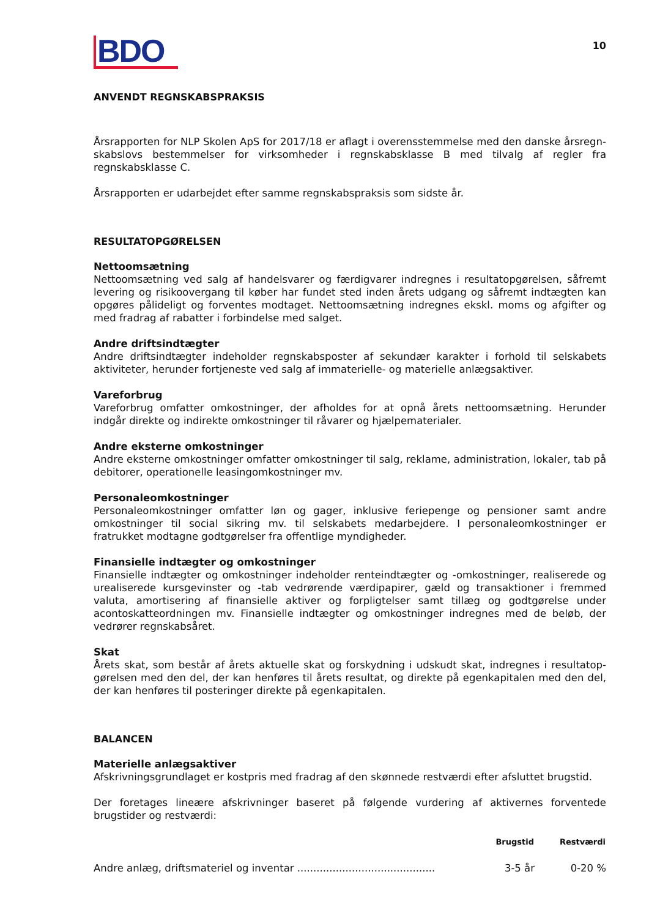BDO
10
ANVENDT REGNSKABSPRAKSIS
Årsrapporten for NLP Skolen ApS for 2017/18 er aflagt i overensstemmelse med den danske årsregn­skabslovs bestemmelser for virksomheder i regnskabsklasse B med tilvalg af regler fra regnskabsklasse C.
Årsrapporten er udarbejdet efter samme regnskabspraksis som sidste år.
RESULTATOPGØRELSEN
Nettoomsætning
Nettoomsætning ved salg af handelsvarer og færdigvarer indregnes i resultatopgørelsen, såfremt levering og risikoovergang til køber har fundet sted inden årets udgang og såfremt indtægten kan opgøres pålideligt og forventes modtaget. Nettoomsætning indregnes ekskl. moms og afgifter og med fradrag af rabatter i forbindelse med salget.
Andre driftsindtægter
Andre driftsindtægter indeholder regnskabsposter af sekundær karakter i forhold til selskabets aktivi­teter, herunder fortjeneste ved salg af immaterielle- og materielle anlægsaktiver.
Vareforbrug
Vareforbrug omfatter omkostninger, der afholdes for at opnå årets nettoomsætning. Herunder indgår direkte og indirekte omkostninger til råvarer og hjælpematerialer.
Andre eksterne omkostninger
Andre eksterne omkostninger omfatter omkostninger til salg, reklame, administration, lokaler, tab på debitorer, operationelle leasingomkostninger mv.
Personaleomkostninger
Personaleomkostninger omfatter løn og gager, inklusive feriepenge og pensioner samt andre omkost­ninger til social sikring mv. til selskabets medarbejdere. I personaleomkostninger er fratrukket mod­tagne godtgørelser fra offentlige myndigheder.
Finansielle indtægter og omkostninger
Finansielle indtægter og omkostninger indeholder renteindtægter og -omkostninger, realiserede og urealiserede kursgevinster og -tab vedrørende værdipapirer, gæld og transaktioner i fremmed valuta, amortisering af finansielle aktiver og forpligtelser samt tillæg og godtgørelse under acontoskatteord­ningen mv. Finansielle indtægter og omkostninger indregnes med de beløb, der vedrører regnskabsåret.
Skat
Årets skat, som består af årets aktuelle skat og forskydning i udskudt skat, indregnes i resultatop­gørelsen med den del, der kan henføres til årets resultat, og direkte på egenkapitalen med den del, der kan henføres til posteringer direkte på egenkapitalen.
BALANCEN
Materielle anlægsaktiver
Afskrivningsgrundlaget er kostpris med fradrag af den skønnede restværdi efter afsluttet brugstid.
Der foretages lineære afskrivninger baseret på følgende vurdering af aktivernes forventede brugstider og restværdi:
| | Brugstid | Restværdi |
| --- | --- | --- |
| Andre anlæg, driftsmateriel og inventar ........................................... | 3-5 år | 0-20 % |